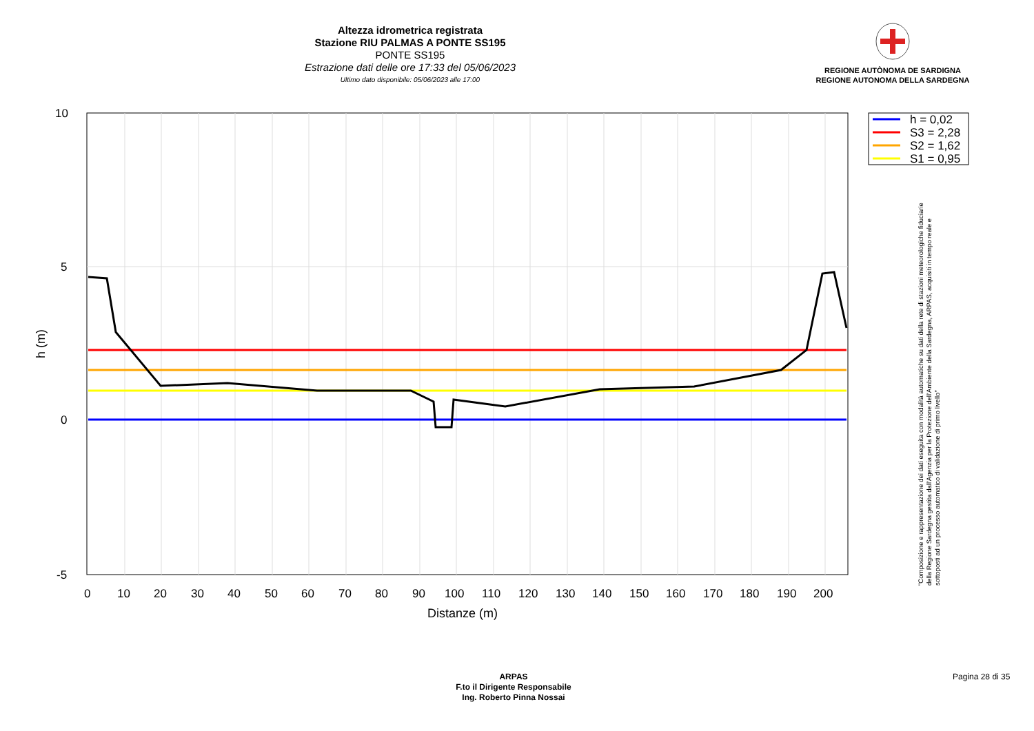Altezza idrometrica registrata
Stazione RIU PALMAS A PONTE SS195
PONTE SS195
Estrazione dati delle ore 17:33 del 05/06/2023
Ultimo dato disponibile: 05/06/2023 alle 17:00
REGIONE AUTÒNOMA DE SARDIGNA
REGIONE AUTONOMA DELLA SARDEGNA
10
5
0
-5
0
10
20
30
40
50
60
70
80
90
100
110
120
130
140
150
160
170
180
190
200
Distanze (m)
h (m)
h = 0,02
S3 = 2,28
S2 = 1,62
S1 = 0,95
"Composizione e rappresentazione dei dati eseguita con modalità automatiche su dati della rete di stazioni meteorologiche fiduciarie della Regione Sardegna gestita dall'Agenzia per la Protezione dell'Ambiente della Sardegna, ARPAS, acquisiti in tempo reale e sottoposti ad un processo automatico di validazione di primo livello"
ARPAS
F.to il Dirigente Responsabile
Ing. Roberto Pinna Nossai
Pagina 28 di 35